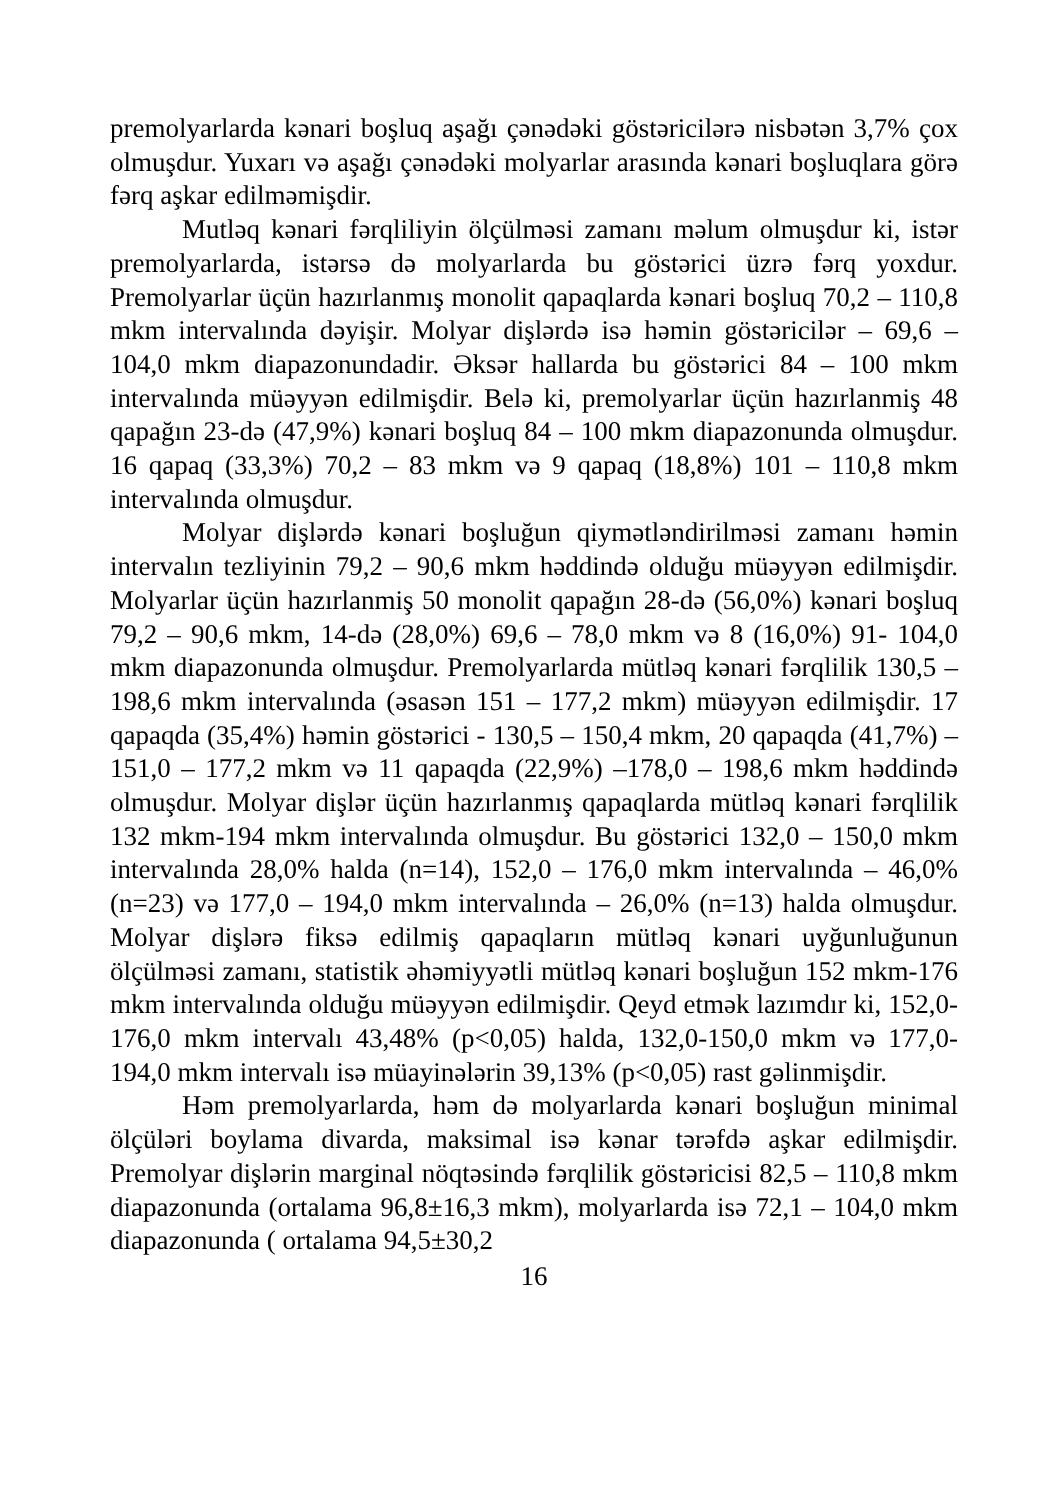premolyarlarda kənari boşluq aşağı çənədəki göstəricilərə nisbətən 3,7% çox olmuşdur. Yuxarı və aşağı çənədəki molyarlar arasında kənari boşluqlara görə fərq aşkar edilməmişdir.
Mutləq kənari fərqliliyin ölçülməsi zamanı məlum olmuşdur ki, istər premolyarlarda, istərsə də molyarlarda bu göstərici üzrə fərq yoxdur. Premolyarlar üçün hazırlanmış monolit qapaqlarda kənari boşluq 70,2 – 110,8 mkm intervalında dəyişir. Molyar dişlərdə isə həmin göstəricilər – 69,6 – 104,0 mkm diapazonundadir. Əksər hallarda bu göstərici 84 – 100 mkm intervalında müəyyən edilmişdir. Belə ki, premolyarlar üçün hazırlanmiş 48 qapağın 23-də (47,9%) kənari boşluq 84 – 100 mkm diapazonunda olmuşdur. 16 qapaq (33,3%) 70,2 – 83 mkm və 9 qapaq (18,8%) 101 – 110,8 mkm intervalında olmuşdur.
Molyar dişlərdə kənari boşluğun qiymətləndirilməsi zamanı həmin intervalın tezliyinin 79,2 – 90,6 mkm həddində olduğu müəyyən edilmişdir. Molyarlar üçün hazırlanmiş 50 monolit qapağın 28-də (56,0%) kənari boşluq 79,2 – 90,6 mkm, 14-də (28,0%) 69,6 – 78,0 mkm və 8 (16,0%) 91- 104,0 mkm diapazonunda olmuşdur. Premolyarlarda mütləq kənari fərqlilik 130,5 – 198,6 mkm intervalında (əsasən 151 – 177,2 mkm) müəyyən edilmişdir. 17 qapaqda (35,4%) həmin göstərici - 130,5 – 150,4 mkm, 20 qapaqda (41,7%) –151,0 – 177,2 mkm və 11 qapaqda (22,9%) –178,0 – 198,6 mkm həddində olmuşdur. Molyar dişlər üçün hazırlanmış qapaqlarda mütləq kənari fərqlilik 132 mkm-194 mkm intervalında olmuşdur. Bu göstərici 132,0 – 150,0 mkm intervalında 28,0% halda (n=14), 152,0 – 176,0 mkm intervalında – 46,0% (n=23) və 177,0 – 194,0 mkm intervalında – 26,0% (n=13) halda olmuşdur. Molyar dişlərə fiksə edilmiş qapaqların mütləq kənari uyğunluğunun ölçülməsi zamanı, statistik əhəmiyyətli mütləq kənari boşluğun 152 mkm-176 mkm intervalında olduğu müəyyən edilmişdir. Qeyd etmək lazımdır ki, 152,0-176,0 mkm intervalı 43,48% (p<0,05) halda, 132,0-150,0 mkm və 177,0-194,0 mkm intervalı isə müayinələrin 39,13% (p<0,05) rast gəlinmişdir.
Həm premolyarlarda, həm də molyarlarda kənari boşluğun minimal ölçüləri boylama divarda, maksimal isə kənar tərəfdə aşkar edilmişdir. Premolyar dişlərin marginal nöqtəsində fərqlilik göstəricisi 82,5 – 110,8 mkm diapazonunda (ortalama 96,8±16,3 mkm), molyarlarda isə 72,1 – 104,0 mkm diapazonunda ( ortalama 94,5±30,2
16